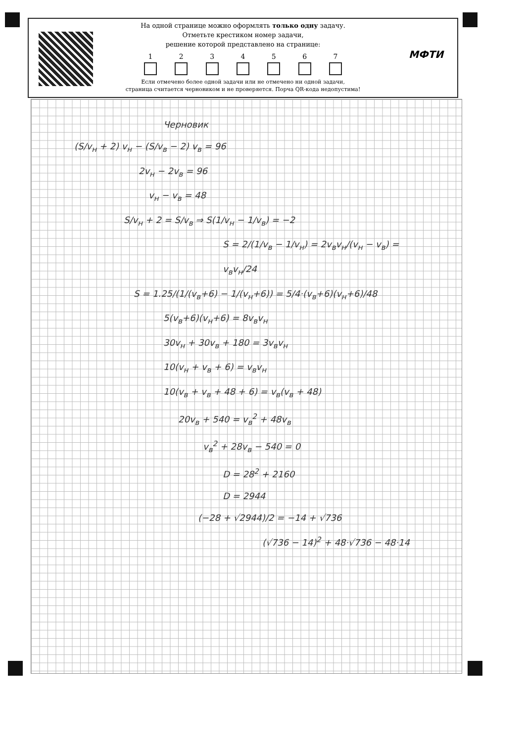На одной странице можно оформлять только одну задачу.
Отметьте крестиком номер задачи,
решение которой представлено на странице:
1 2 3 4 5 6 7
Если отмечено более одной задачи или не отмечено ни одной задачи,
страница считается черновиком и не проверяется. Порча QR-кода недопустима!
МФТИ
Черновик
(S/v<sub>н</sub> + 2) v<sub>н</sub> − (S/v<sub>в</sub> − 2) v<sub>в</sub> = 96
2v<sub>н</sub> − 2v<sub>в</sub> = 96
v<sub>н</sub> − v<sub>в</sub> = 48
S/v<sub>н</sub> + 2 = S/v<sub>в</sub> ⇒ S(1/v<sub>н</sub> − 1/v<sub>в</sub>) = −2
S = 2/(1/v<sub>в</sub> − 1/v<sub>н</sub>) = 2v<sub>в</sub>v<sub>н</sub>/(v<sub>н</sub> − v<sub>в</sub>) = v<sub>в</sub>v<sub>н</sub>/24
S = 1.25/(1/(v<sub>в</sub>+6) − 1/(v<sub>н</sub>+6)) = 5/4·(v<sub>в</sub>+6)(v<sub>н</sub>+6)/48
5(v<sub>в</sub>+6)(v<sub>н</sub>+6) = 8v<sub>в</sub>v<sub>н</sub>
30v<sub>н</sub> + 30v<sub>в</sub> + 180 = 3v<sub>в</sub>v<sub>н</sub>
10(v<sub>н</sub> + v<sub>в</sub> + 6) = v<sub>в</sub>v<sub>н</sub>
10(v<sub>в</sub> + v<sub>в</sub> + 48 + 6) = v<sub>в</sub>(v<sub>в</sub> + 48)
20v<sub>в</sub> + 540 = v<sub>в</sub><sup>2</sup> + 48v<sub>в</sub>
v<sub>в</sub><sup>2</sup> + 28v<sub>в</sub> − 540 = 0
D = 28<sup>2</sup> + 2160
D = 2944
(−28 + √2944)/2 = −14 + √736
(√736 − 14)<sup>2</sup> + 48·√736 − 48·14